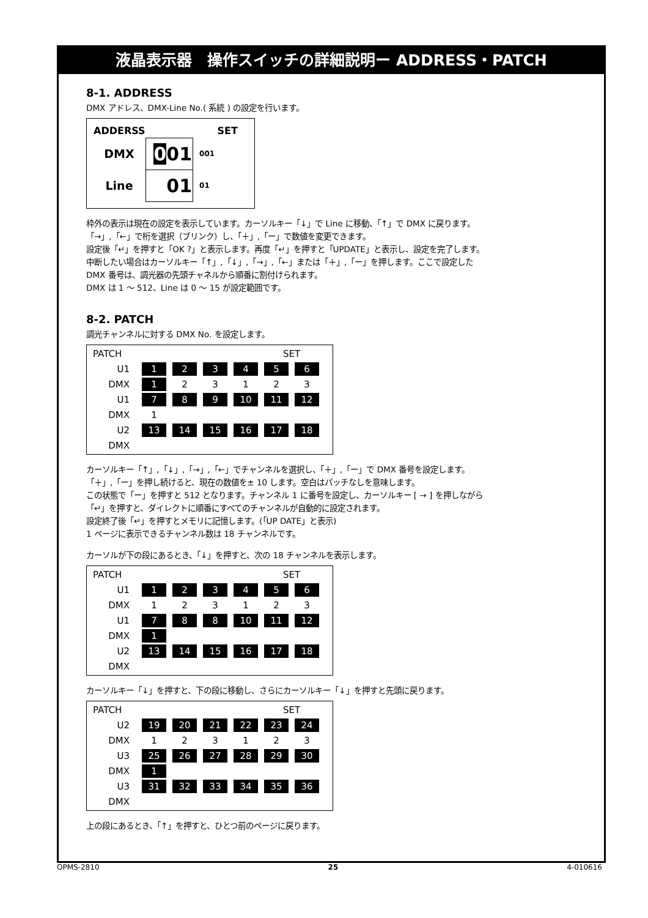液晶表示器　操作スイッチの詳細説明ー ADDRESS・PATCH
8-1. ADDRESS
DMX アドレス、DMX-Line No.( 系統 ) の設定を行います。
| ADDERSS | | SET |
| DMX | 0 01 | 001 |
| Line | 01 | 01 |
枠外の表示は現在の設定を表示しています。カーソルキー「↓」で Line に移動、「↑」で DMX に戻ります。
「→」,「←」で桁を選択（ブリンク）し、「＋」,「ー」で数値を変更できます。
設定後「↵」を押すと「OK ?」と表示します。再度「↵」を押すと「UPDATE」と表示し、設定を完了します。
中断したい場合はカーソルキー「↑」,「↓」,「→」,「←」または「＋」,「ー」を押します。ここで設定した
DMX 番号は、調光器の先頭チャネルから順番に割付けられます。
DMX は 1 ～ 512、Line は 0 ～ 15 が設定範囲です。
8-2. PATCH
調光チャンネルに対する DMX No. を設定します。
| PATCH | | | | | SET | |
| U1 | 1 | 2 | 3 | 4 | 5 | 6 |
| DMX | 1 | 2 | 3 | 1 | 2 | 3 |
| U1 | 7 | 8 | 9 | 10 | 11 | 12 |
| DMX | 1 | | | | | |
| U2 | 13 | 14 | 15 | 16 | 17 | 18 |
| DMX | | | | | | |
カーソルキー「↑」,「↓」,「→」,「←」でチャンネルを選択し、「＋」,「ー」で DMX 番号を設定します。
「＋」,「ー」を押し続けると、現在の数値を± 10 します。空白はパッチなしを意味します。
この状態で「ー」を押すと 512 となります。チャンネル 1 に番号を設定し、カーソルキー [ → ] を押しながら
「↵」を押すと、ダイレクトに順番にすべてのチャンネルが自動的に設定されます。
設定終了後「↵」を押すとメモリに記憶します。(「UP DATE」と表示)
1 ページに表示できるチャンネル数は 18 チャンネルです。
カーソルが下の段にあるとき、「↓」を押すと、次の 18 チャンネルを表示します。
| PATCH | | | | | SET | |
| U1 | 1 | 2 | 3 | 4 | 5 | 6 |
| DMX | 1 | 2 | 3 | 1 | 2 | 3 |
| U1 | 7 | 8 | 8 | 10 | 11 | 12 |
| DMX | 1 | | | | | |
| U2 | 13 | 14 | 15 | 16 | 17 | 18 |
| DMX | | | | | | |
カーソルキー「↓」を押すと、下の段に移動し、さらにカーソルキー「↓」を押すと先頭に戻ります。
| PATCH | | | | | SET | |
| U2 | 19 | 20 | 21 | 22 | 23 | 24 |
| DMX | 1 | 2 | 3 | 1 | 2 | 3 |
| U3 | 25 | 26 | 27 | 28 | 29 | 30 |
| DMX | 1 | | | | | |
| U3 | 31 | 32 | 33 | 34 | 35 | 36 |
| DMX | | | | | | |
上の段にあるとき、「↑」を押すと、ひとつ前のページに戻ります。
OPMS-2810 25 4-010616